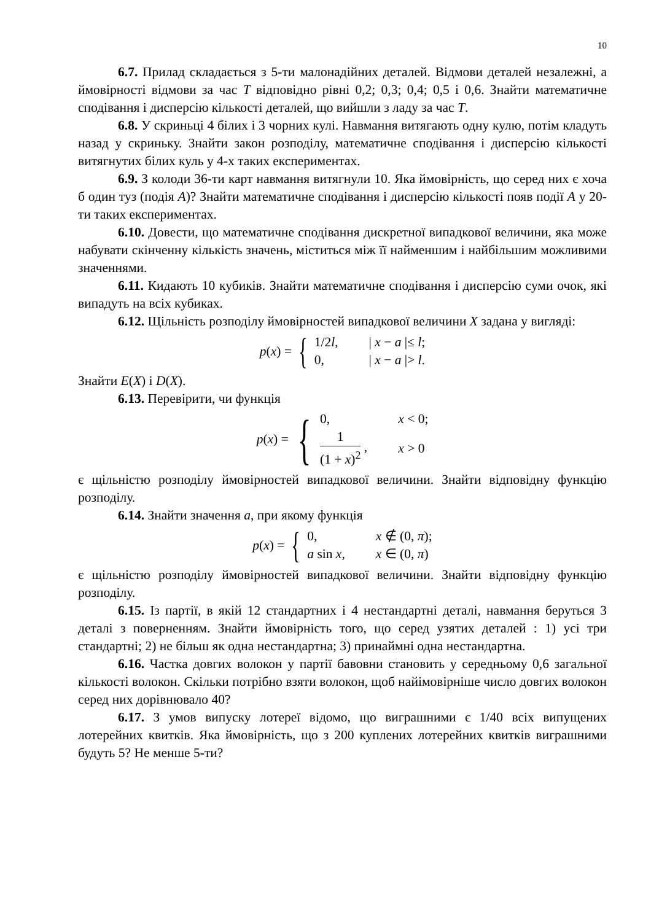10
6.7. Прилад складається з 5-ти малонадійних деталей. Відмови деталей незалежні, а ймовірності відмови за час T відповідно рівні 0,2; 0,3; 0,4; 0,5 і 0,6. Знайти математичне сподівання і дисперсію кількості деталей, що вийшли з ладу за час T.
6.8. У скриньці 4 білих і 3 чорних кулі. Навмання витягають одну кулю, потім кладуть назад у скриньку. Знайти закон розподілу, математичне сподівання і дисперсію кількості витягнутих білих куль у 4-х таких експериментах.
6.9. З колоди 36-ти карт навмання витягнули 10. Яка ймовірність, що серед них є хоча б один туз (подія A)? Знайти математичне сподівання і дисперсію кількості появ події A у 20-ти таких експериментах.
6.10. Довести, що математичне сподівання дискретної випадкової величини, яка може набувати скінченну кількість значень, міститься між її найменшим і найбільшим можливими значеннями.
6.11. Кидають 10 кубиків. Знайти математичне сподівання і дисперсію суми очок, які випадуть на всіх кубиках.
6.12. Щільність розподілу ймовірностей випадкової величини X задана у вигляді:
p(x) = {
1/2l, | x − a |≤ l; 0, | x − a |> l.
Знайти E(X) і D(X).
6.13. Перевірити, чи функція
p(x) = {
0, x < 0; 1 (1 + x)<sup>2</sup> , x > 0
є щільністю розподілу ймовірностей випадкової величини. Знайти відповідну функцію розподілу.
6.14. Знайти значення a, при якому функція
p(x) = {
0, x ∉ (0, π); a sin x, x ∈ (0, π)
є щільністю розподілу ймовірностей випадкової величини. Знайти відповідну функцію розподілу.
6.15. Із партії, в якій 12 стандартних і 4 нестандартні деталі, навмання беруться 3 деталі з поверненням. Знайти ймовірність того, що серед узятих деталей : 1) усі три стандартні; 2) не більш як одна нестандартна; 3) принаймні одна нестандартна.
6.16. Частка довгих волокон у партії бавовни становить у середньому 0,6 загальної кількості волокон. Скільки потрібно взяти волокон, щоб найімовірніше число довгих волокон серед них дорівнювало 40?
6.17. З умов випуску лотереї відомо, що виграшними є 1/40 всіх випущених лотерейних квитків. Яка ймовірність, що з 200 куплених лотерейних квитків виграшними будуть 5? Не менше 5-ти?